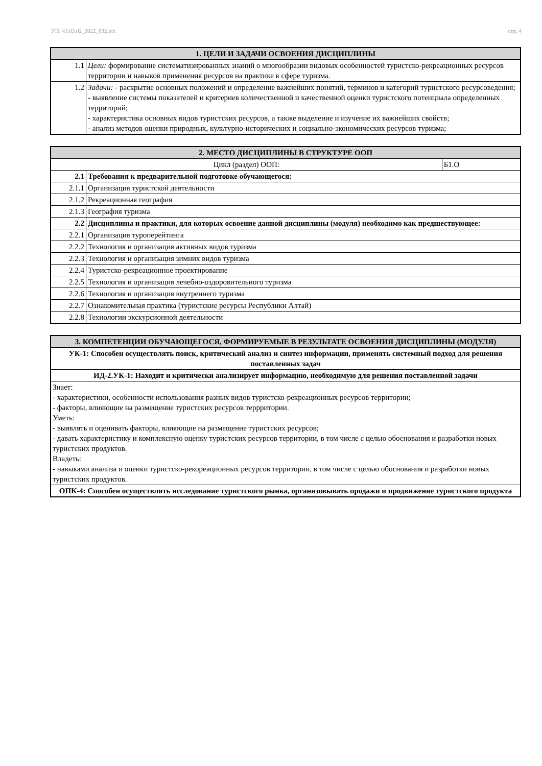УП: 43.03.02_2022_832.plx стр. 4
| 1. ЦЕЛИ И ЗАДАЧИ ОСВОЕНИЯ ДИСЦИПЛИНЫ | |
| --- | --- |
| 1.1 | Цели: формирование систематизированных знаний о многообразии видовых особенностей туристско-рекреационных ресурсов территории и навыков применения ресурсов на практике в сфере туризма. |
| 1.2 | Задачи: - раскрытие основных положений и определение важнейших понятий, терминов и категорий туристского ресурсоведения; - выявление системы показателей и критериев количественной и качественной оценки туристского потенциала определенных территорий; - характеристика основных видов туристских ресурсов, а также выделение и изучение их важнейших свойств; - анализ методов оценки природных, культурно-исторических и социально-экономических ресурсов туризма; |
| 2. МЕСТО ДИСЦИПЛИНЫ В СТРУКТУРЕ ООП | | |
| --- | --- | --- |
| Цикл (раздел) ООП: | | Б1.О |
| 2.1 | Требования к предварительной подготовке обучающегося: | |
| 2.1.1 | Организация туристской деятельности | |
| 2.1.2 | Рекреационная география | |
| 2.1.3 | География туризма | |
| 2.2 | Дисциплины и практики, для которых освоение данной дисциплины (модуля) необходимо как предшествующее: | |
| 2.2.1 | Организация туроперейтинга | |
| 2.2.2 | Технология и организация активных видов туризма | |
| 2.2.3 | Технология и организация зимних видов туризма | |
| 2.2.4 | Туристско-рекреационное проектирование | |
| 2.2.5 | Технология и организация лечебно-оздоровительного туризма | |
| 2.2.6 | Технология и организация внутреннего туризма | |
| 2.2.7 | Ознакомительная практика (туристские ресурсы Республики Алтай) | |
| 2.2.8 | Технологии экскурсионной деятельности | |
| 3. КОМПЕТЕНЦИИ ОБУЧАЮЩЕГОСЯ, ФОРМИРУЕМЫЕ В РЕЗУЛЬТАТЕ ОСВОЕНИЯ ДИСЦИПЛИНЫ (МОДУЛЯ) |
| --- |
| УК-1: Способен осуществлять поиск, критический анализ и синтез информации, применять системный подход для решения поставленных задач |
| ИД-2.УК-1: Находит и критически анализирует информацию, необходимую для решения поставленной задачи |
| Знает: - характеристики, особенности использования разных видов туристско-рекреационных ресурсов территории; - факторы, влияющие на размещение туристских ресурсов террритории. Уметь: - выявлять и оценивать факторы, влияющие на размещение туристских ресурсов; - давать характеристику и комплексную оценку туристских ресурсов территории, в том числе с целью обоснования и разработки новых туристских продуктов. Владеть: - навыками анализа и оценки туристско-рекореационных ресурсов территории, в том числе с целью обоснования и разработки новых туристских продуктов. |
| ОПК-4: Способен осуществлять исследование туристского рынка, организовывать продажи и продвижение туристского продукта |